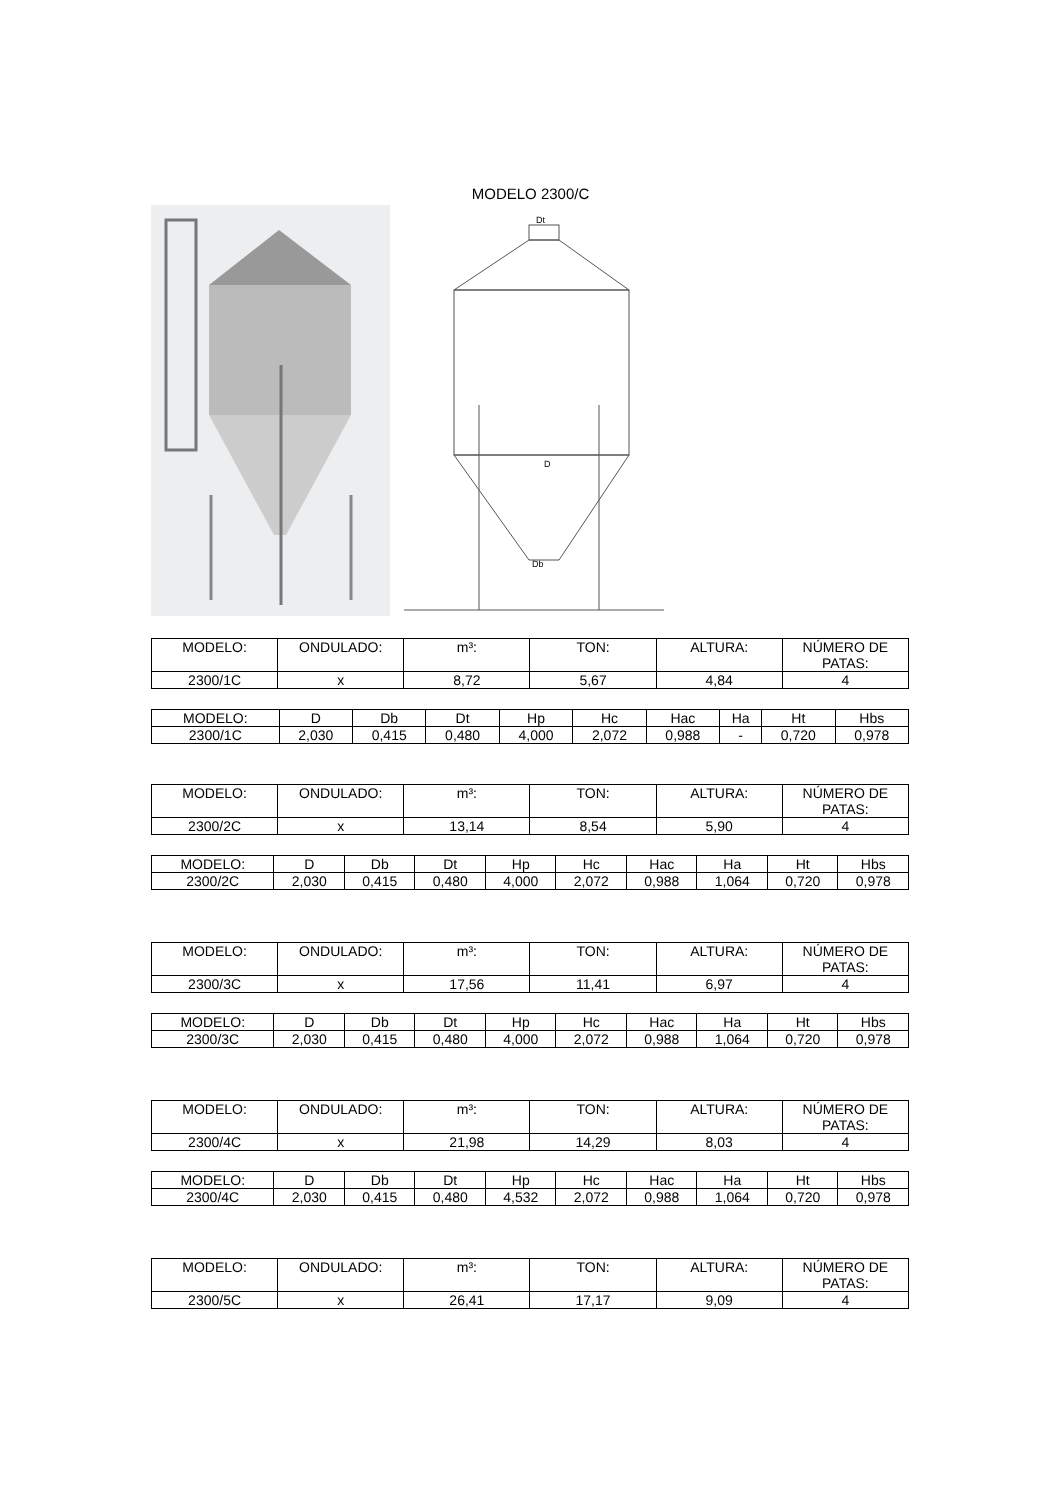MODELO 2300/C
Dt
D
Db
| MODELO: | ONDULADO: | m³: | TON: | ALTURA: | NÚMERO DE PATAS: |
| 2300/1C | x | 8,72 | 5,67 | 4,84 | 4 |
| MODELO: | D | Db | Dt | Hp | Hc | Hac | Ha | Ht | Hbs |
| 2300/1C | 2,030 | 0,415 | 0,480 | 4,000 | 2,072 | 0,988 | - | 0,720 | 0,978 |
| MODELO: | ONDULADO: | m³: | TON: | ALTURA: | NÚMERO DE PATAS: |
| 2300/2C | x | 13,14 | 8,54 | 5,90 | 4 |
| MODELO: | D | Db | Dt | Hp | Hc | Hac | Ha | Ht | Hbs |
| 2300/2C | 2,030 | 0,415 | 0,480 | 4,000 | 2,072 | 0,988 | 1,064 | 0,720 | 0,978 |
| MODELO: | ONDULADO: | m³: | TON: | ALTURA: | NÚMERO DE PATAS: |
| 2300/3C | x | 17,56 | 11,41 | 6,97 | 4 |
| MODELO: | D | Db | Dt | Hp | Hc | Hac | Ha | Ht | Hbs |
| 2300/3C | 2,030 | 0,415 | 0,480 | 4,000 | 2,072 | 0,988 | 1,064 | 0,720 | 0,978 |
| MODELO: | ONDULADO: | m³: | TON: | ALTURA: | NÚMERO DE PATAS: |
| 2300/4C | x | 21,98 | 14,29 | 8,03 | 4 |
| MODELO: | D | Db | Dt | Hp | Hc | Hac | Ha | Ht | Hbs |
| 2300/4C | 2,030 | 0,415 | 0,480 | 4,532 | 2,072 | 0,988 | 1,064 | 0,720 | 0,978 |
| MODELO: | ONDULADO: | m³: | TON: | ALTURA: | NÚMERO DE PATAS: |
| 2300/5C | x | 26,41 | 17,17 | 9,09 | 4 |